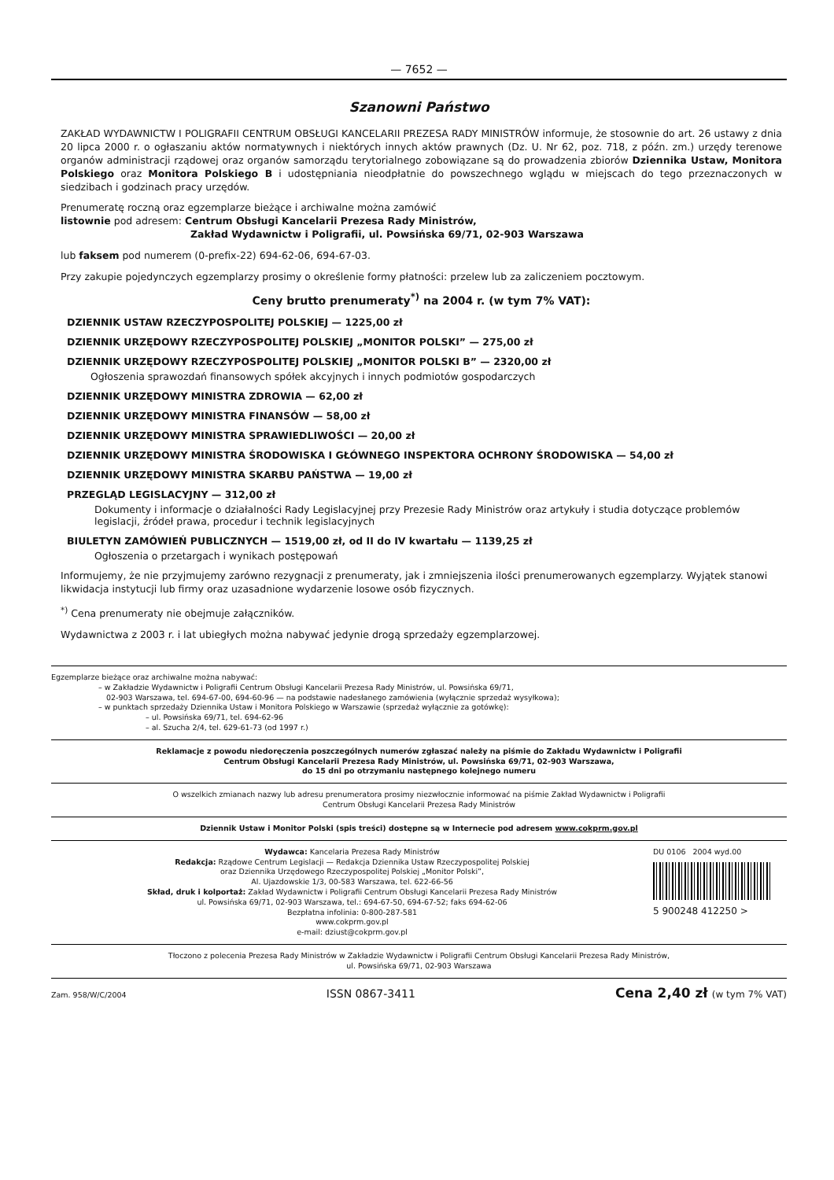— 7652 —
Szanowni Państwo
ZAKŁAD WYDAWNICTW I POLIGRAFII CENTRUM OBSŁUGI KANCELARII PREZESA RADY MINISTRÓW informuje, że stosownie do art. 26 ustawy z dnia 20 lipca 2000 r. o ogłaszaniu aktów normatywnych i niektórych innych aktów prawnych (Dz. U. Nr 62, poz. 718, z późn. zm.) urzędy terenowe organów administracji rządowej oraz organów samorządu terytorialnego zobowiązane są do prowadzenia zbiorów Dziennika Ustaw, Monitora Polskiego oraz Monitora Polskiego B i udostępniania nieodpłatnie do powszechnego wglądu w miejscach do tego przeznaczonych w siedzibach i godzinach pracy urzędów.
Prenumeratę roczną oraz egzemplarze bieżące i archiwalne można zamówić
listownie pod adresem: Centrum Obsługi Kancelarii Prezesa Rady Ministrów,
Zakład Wydawnictw i Poligrafii, ul. Powsińska 69/71, 02-903 Warszawa
lub faksem pod numerem (0-prefix-22) 694-62-06, 694-67-03.
Przy zakupie pojedynczych egzemplarzy prosimy o określenie formy płatności: przelew lub za zaliczeniem pocztowym.
Ceny brutto prenumeraty<sup>*)</sup> na 2004 r. (w tym 7% VAT):
DZIENNIK USTAW RZECZYPOSPOLITEJ POLSKIEJ — 1225,00 zł
DZIENNIK URZĘDOWY RZECZYPOSPOLITEJ POLSKIEJ „MONITOR POLSKI” — 275,00 zł
DZIENNIK URZĘDOWY RZECZYPOSPOLITEJ POLSKIEJ „MONITOR POLSKI B” — 2320,00 zł
Ogłoszenia sprawozdań finansowych spółek akcyjnych i innych podmiotów gospodarczych
DZIENNIK URZĘDOWY MINISTRA ZDROWIA — 62,00 zł
DZIENNIK URZĘDOWY MINISTRA FINANSÓW — 58,00 zł
DZIENNIK URZĘDOWY MINISTRA SPRAWIEDLIWOŚCI — 20,00 zł
DZIENNIK URZĘDOWY MINISTRA ŚRODOWISKA I GŁÓWNEGO INSPEKTORA OCHRONY ŚRODOWISKA — 54,00 zł
DZIENNIK URZĘDOWY MINISTRA SKARBU PAŃSTWA — 19,00 zł
PRZEGLĄD LEGISLACYJNY — 312,00 zł
Dokumenty i informacje o działalności Rady Legislacyjnej przy Prezesie Rady Ministrów oraz artykuły i studia dotyczące problemów legislacji, źródeł prawa, procedur i technik legislacyjnych
BIULETYN ZAMÓWIEŃ PUBLICZNYCH — 1519,00 zł, od II do IV kwartału — 1139,25 zł
Ogłoszenia o przetargach i wynikach postępowań
Informujemy, że nie przyjmujemy zarówno rezygnacji z prenumeraty, jak i zmniejszenia ilości prenumerowanych egzemplarzy. Wyjątek stanowi likwidacja instytucji lub firmy oraz uzasadnione wydarzenie losowe osób fizycznych.
<sup>*)</sup> Cena prenumeraty nie obejmuje załączników.
Wydawnictwa z 2003 r. i lat ubiegłych można nabywać jedynie drogą sprzedaży egzemplarzowej.
Egzemplarze bieżące oraz archiwalne można nabywać:
– w Zakładzie Wydawnictw i Poligrafii Centrum Obsługi Kancelarii Prezesa Rady Ministrów, ul. Powsińska 69/71,
02-903 Warszawa, tel. 694-67-00, 694-60-96 — na podstawie nadesłanego zamówienia (wyłącznie sprzedaż wysyłkowa);
– w punktach sprzedaży Dziennika Ustaw i Monitora Polskiego w Warszawie (sprzedaż wyłącznie za gotówkę):
– ul. Powsińska 69/71, tel. 694-62-96
– al. Szucha 2/4, tel. 629-61-73 (od 1997 r.)
Reklamacje z powodu niedoręczenia poszczególnych numerów zgłaszać należy na piśmie do Zakładu Wydawnictw i Poligrafii
Centrum Obsługi Kancelarii Prezesa Rady Ministrów, ul. Powsińska 69/71, 02-903 Warszawa,
do 15 dni po otrzymaniu następnego kolejnego numeru
O wszelkich zmianach nazwy lub adresu prenumeratora prosimy niezwłocznie informować na piśmie Zakład Wydawnictw i Poligrafii
Centrum Obsługi Kancelarii Prezesa Rady Ministrów
Dziennik Ustaw i Monitor Polski (spis treści) dostępne są w Internecie pod adresem www.cokprm.gov.pl
Wydawca: Kancelaria Prezesa Rady Ministrów
Redakcja: Rządowe Centrum Legislacji — Redakcja Dziennika Ustaw Rzeczypospolitej Polskiej
oraz Dziennika Urzędowego Rzeczypospolitej Polskiej „Monitor Polski”,
Al. Ujazdowskie 1/3, 00-583 Warszawa, tel. 622-66-56
Skład, druk i kolportaż: Zakład Wydawnictw i Poligrafii Centrum Obsługi Kancelarii Prezesa Rady Ministrów
ul. Powsińska 69/71, 02-903 Warszawa, tel.: 694-67-50, 694-67-52; faks 694-62-06
Bezpłatna infolinia: 0-800-287-581
www.cokprm.gov.pl
e-mail: dziust@cokprm.gov.pl
DU 0106 2004 wyd.00
5 900248 412250 >
Tłoczono z polecenia Prezesa Rady Ministrów w Zakładzie Wydawnictw i Poligrafii Centrum Obsługi Kancelarii Prezesa Rady Ministrów,
ul. Powsińska 69/71, 02-903 Warszawa
Zam. 958/W/C/2004 ISSN 0867-3411 Cena 2,40 zł (w tym 7% VAT)